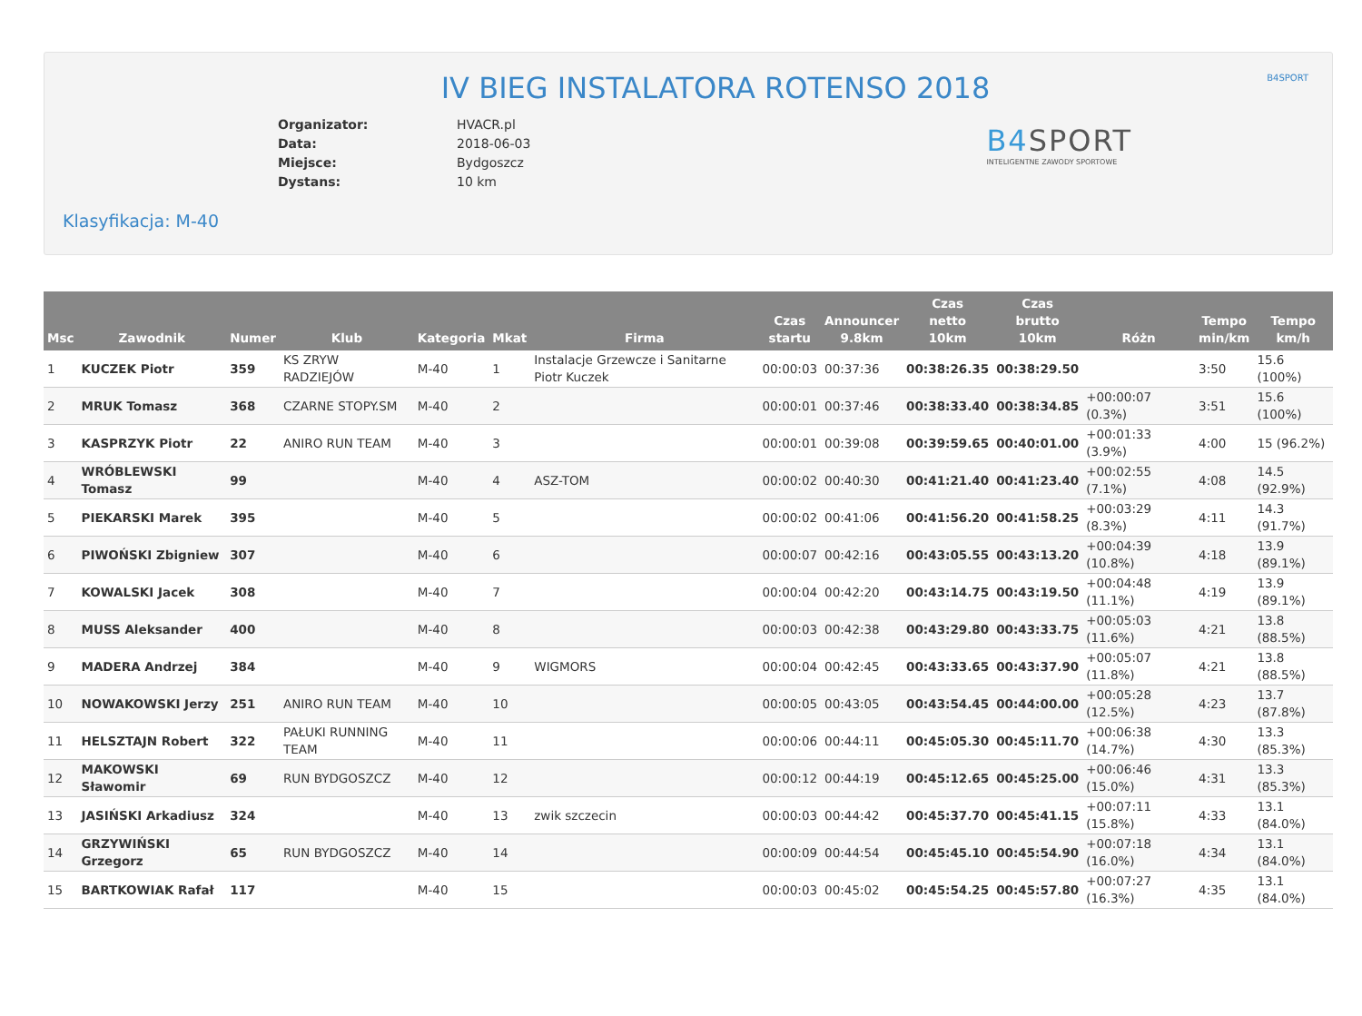IV BIEG INSTALATORA ROTENSO 2018
B4SPORT
| Organizator: | HVACR.pl |
| Data: | 2018-06-03 |
| Miejsce: | Bydgoszcz |
| Dystans: | 10 km |
B4SPORT
INTELIGENTNE ZAWODY SPORTOWE
Klasyfikacja: M-40
| Msc | Zawodnik | Numer | Klub | Kategoria | Mkat | Firma | Czas startu | Announcer 9.8km | Czas netto 10km | Czas brutto 10km | Różn | Tempo min/km | Tempo km/h |
| --- | --- | --- | --- | --- | --- | --- | --- | --- | --- | --- | --- | --- | --- |
| 1 | KUCZEK Piotr | 359 | KS ZRYW RADZIEJÓW | M-40 | 1 | Instalacje Grzewcze i Sanitarne Piotr Kuczek | 00:00:03 | 00:37:36 | 00:38:26.35 | 00:38:29.50 | | 3:50 | 15.6 (100%) |
| 2 | MRUK Tomasz | 368 | CZARNE STOPY.SM | M-40 | 2 | | 00:00:01 | 00:37:46 | 00:38:33.40 | 00:38:34.85 | +00:00:07 (0.3%) | 3:51 | 15.6 (100%) |
| 3 | KASPRZYK Piotr | 22 | ANIRO RUN TEAM | M-40 | 3 | | 00:00:01 | 00:39:08 | 00:39:59.65 | 00:40:01.00 | +00:01:33 (3.9%) | 4:00 | 15 (96.2%) |
| 4 | WRÓBLEWSKI Tomasz | 99 | | M-40 | 4 | ASZ-TOM | 00:00:02 | 00:40:30 | 00:41:21.40 | 00:41:23.40 | +00:02:55 (7.1%) | 4:08 | 14.5 (92.9%) |
| 5 | PIEKARSKI Marek | 395 | | M-40 | 5 | | 00:00:02 | 00:41:06 | 00:41:56.20 | 00:41:58.25 | +00:03:29 (8.3%) | 4:11 | 14.3 (91.7%) |
| 6 | PIWOŃSKI Zbigniew | 307 | | M-40 | 6 | | 00:00:07 | 00:42:16 | 00:43:05.55 | 00:43:13.20 | +00:04:39 (10.8%) | 4:18 | 13.9 (89.1%) |
| 7 | KOWALSKI Jacek | 308 | | M-40 | 7 | | 00:00:04 | 00:42:20 | 00:43:14.75 | 00:43:19.50 | +00:04:48 (11.1%) | 4:19 | 13.9 (89.1%) |
| 8 | MUSS Aleksander | 400 | | M-40 | 8 | | 00:00:03 | 00:42:38 | 00:43:29.80 | 00:43:33.75 | +00:05:03 (11.6%) | 4:21 | 13.8 (88.5%) |
| 9 | MADERA Andrzej | 384 | | M-40 | 9 | WIGMORS | 00:00:04 | 00:42:45 | 00:43:33.65 | 00:43:37.90 | +00:05:07 (11.8%) | 4:21 | 13.8 (88.5%) |
| 10 | NOWAKOWSKI Jerzy | 251 | ANIRO RUN TEAM | M-40 | 10 | | 00:00:05 | 00:43:05 | 00:43:54.45 | 00:44:00.00 | +00:05:28 (12.5%) | 4:23 | 13.7 (87.8%) |
| 11 | HELSZTAJN Robert | 322 | PAŁUKI RUNNING TEAM | M-40 | 11 | | 00:00:06 | 00:44:11 | 00:45:05.30 | 00:45:11.70 | +00:06:38 (14.7%) | 4:30 | 13.3 (85.3%) |
| 12 | MAKOWSKI Sławomir | 69 | RUN BYDGOSZCZ | M-40 | 12 | | 00:00:12 | 00:44:19 | 00:45:12.65 | 00:45:25.00 | +00:06:46 (15.0%) | 4:31 | 13.3 (85.3%) |
| 13 | JASIŃSKI Arkadiusz | 324 | | M-40 | 13 | zwik szczecin | 00:00:03 | 00:44:42 | 00:45:37.70 | 00:45:41.15 | +00:07:11 (15.8%) | 4:33 | 13.1 (84.0%) |
| 14 | GRZYWIŃSKI Grzegorz | 65 | RUN BYDGOSZCZ | M-40 | 14 | | 00:00:09 | 00:44:54 | 00:45:45.10 | 00:45:54.90 | +00:07:18 (16.0%) | 4:34 | 13.1 (84.0%) |
| 15 | BARTKOWIAK Rafał | 117 | | M-40 | 15 | | 00:00:03 | 00:45:02 | 00:45:54.25 | 00:45:57.80 | +00:07:27 (16.3%) | 4:35 | 13.1 (84.0%) |